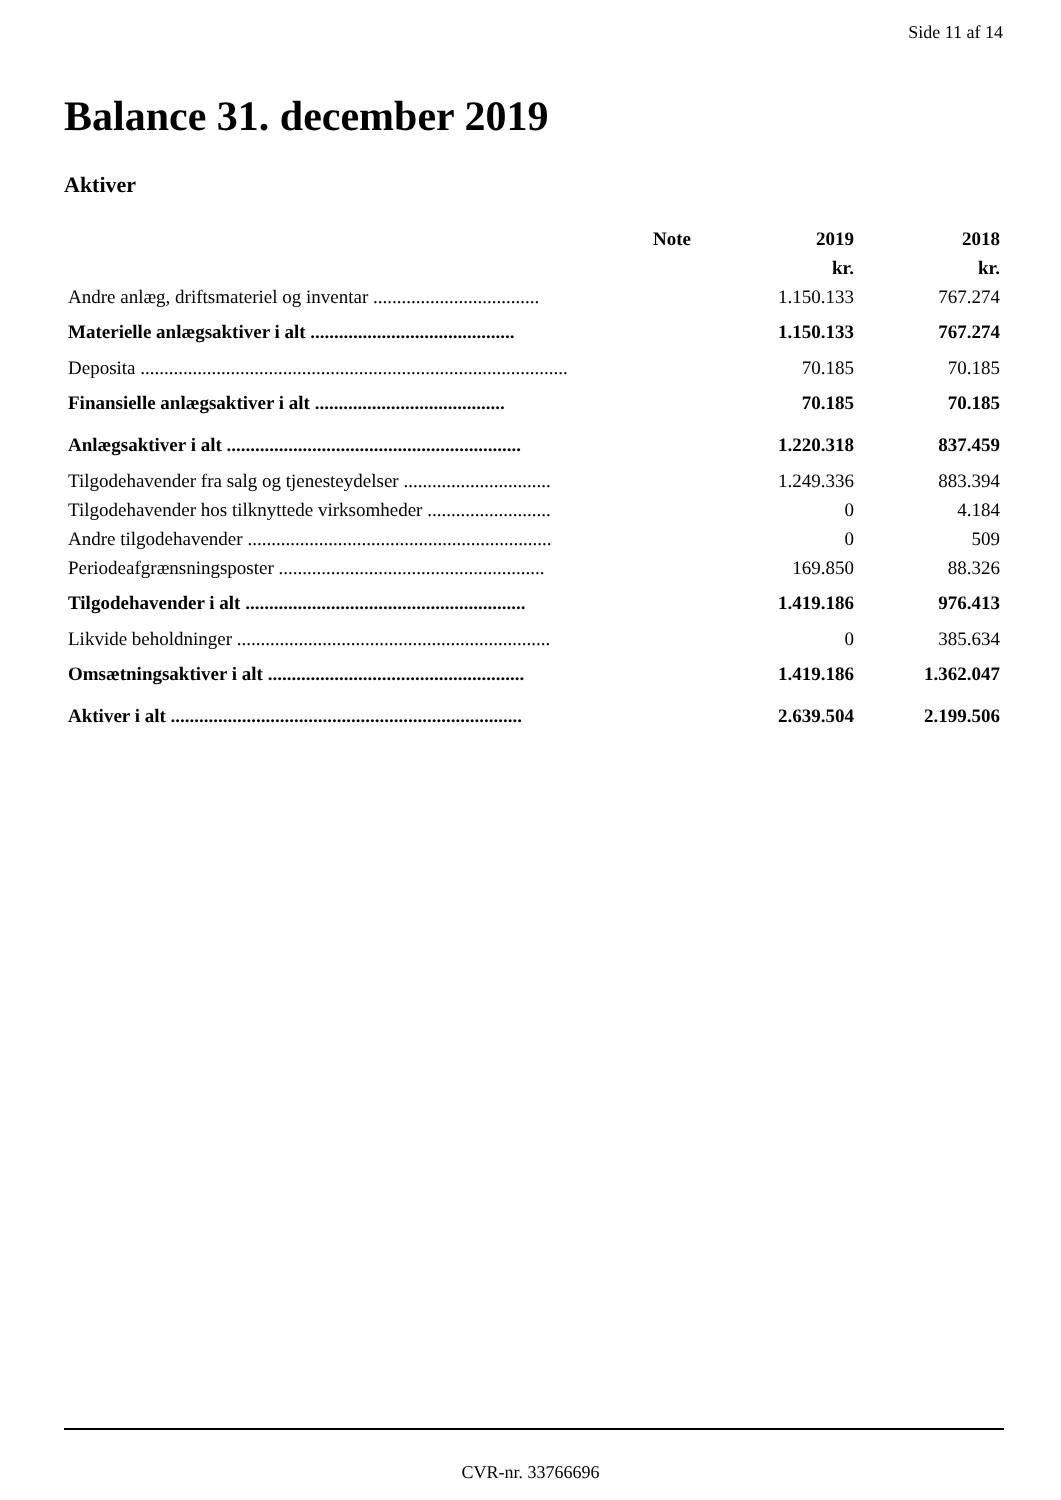Side 11 af 14
Balance 31. december 2019
Aktiver
| | Note | 2019 | 2018 |
| --- | --- | --- | --- |
| | | kr. | kr. |
| Andre anlæg, driftsmateriel og inventar ................................... | | 1.150.133 | 767.274 |
| Materielle anlægsaktiver i alt ........................................... | | 1.150.133 | 767.274 |
| Deposita .......................................................................................... | | 70.185 | 70.185 |
| Finansielle anlægsaktiver i alt ........................................ | | 70.185 | 70.185 |
| Anlægsaktiver i alt .............................................................. | | 1.220.318 | 837.459 |
| Tilgodehavender fra salg og tjenesteydelser ............................... | | 1.249.336 | 883.394 |
| Tilgodehavender hos tilknyttede virksomheder .......................... | | 0 | 4.184 |
| Andre tilgodehavender ................................................................ | | 0 | 509 |
| Periodeafgrænsningsposter ........................................................ | | 169.850 | 88.326 |
| Tilgodehavender i alt ........................................................... | | 1.419.186 | 976.413 |
| Likvide beholdninger .................................................................. | | 0 | 385.634 |
| Omsætningsaktiver i alt ...................................................... | | 1.419.186 | 1.362.047 |
| Aktiver i alt .......................................................................... | | 2.639.504 | 2.199.506 |
CVR-nr. 33766696